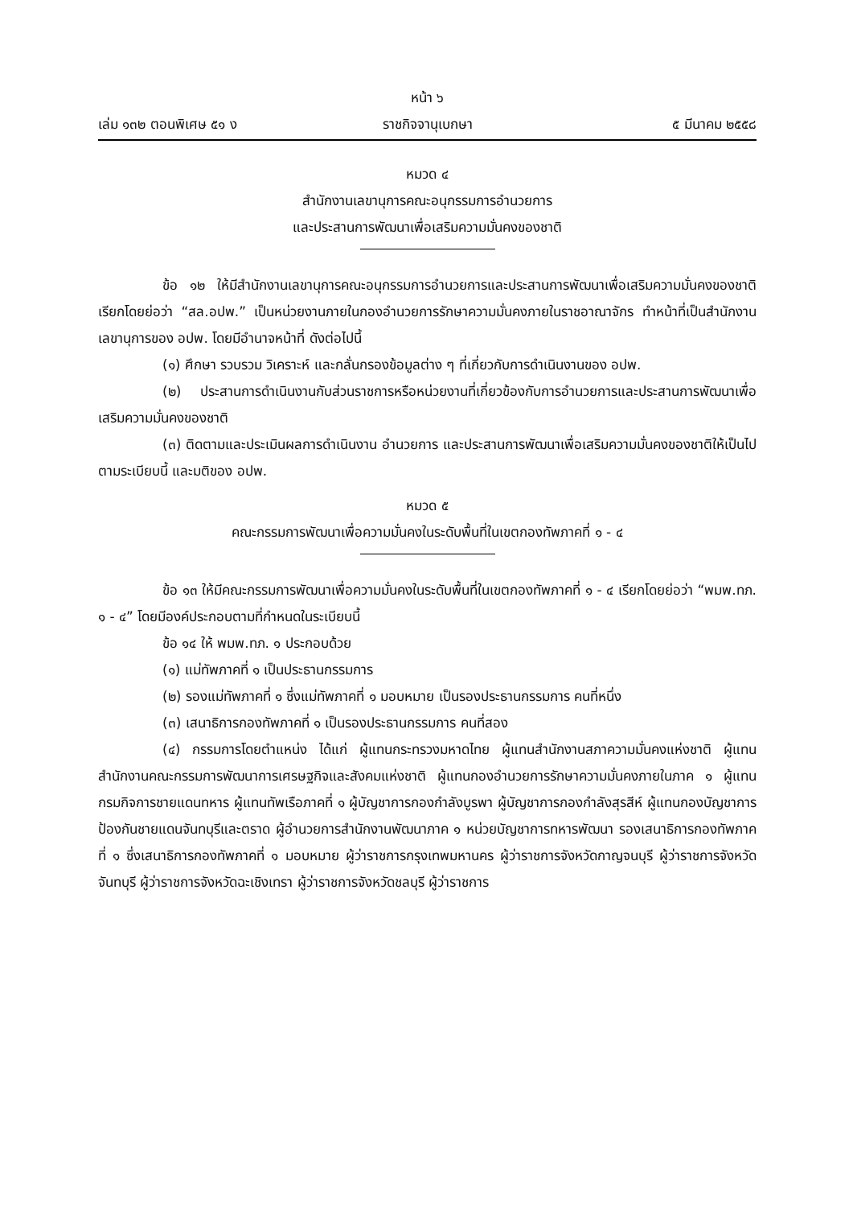หน้า ๖
เล่ม ๑๓๒ ตอนพิเศษ ๕๑ ง ราชกิจจานุเบกษา ๕ มีนาคม ๒๕๕๘
หมวด ๔
สำนักงานเลขานุการคณะอนุกรรมการอำนวยการ
และประสานการพัฒนาเพื่อเสริมความมั่นคงของชาติ
ข้อ ๑๒ ให้มีสำนักงานเลขานุการคณะอนุกรรมการอำนวยการและประสานการพัฒนาเพื่อเสริมความมั่นคงของชาติ เรียกโดยย่อว่า “สล.อปพ.” เป็นหน่วยงานภายในกองอำนวยการรักษาความมั่นคงภายในราชอาณาจักร ทำหน้าที่เป็นสำนักงานเลขานุการของ อปพ. โดยมีอำนาจหน้าที่ ดังต่อไปนี้
(๑) ศึกษา รวบรวม วิเคราะห์ และกลั่นกรองข้อมูลต่าง ๆ ที่เกี่ยวกับการดำเนินงานของ อปพ.
(๒) ประสานการดำเนินงานกับส่วนราชการหรือหน่วยงานที่เกี่ยวข้องกับการอำนวยการและประสานการพัฒนาเพื่อเสริมความมั่นคงของชาติ
(๓) ติดตามและประเมินผลการดำเนินงาน อำนวยการ และประสานการพัฒนาเพื่อเสริมความมั่นคงของชาติให้เป็นไปตามระเบียบนี้ และมติของ อปพ.
หมวด ๕
คณะกรรมการพัฒนาเพื่อความมั่นคงในระดับพื้นที่ในเขตกองทัพภาคที่ ๑ - ๔
ข้อ ๑๓ ให้มีคณะกรรมการพัฒนาเพื่อความมั่นคงในระดับพื้นที่ในเขตกองทัพภาคที่ ๑ - ๔ เรียกโดยย่อว่า “พมพ.ทภ. ๑ - ๔” โดยมีองค์ประกอบตามที่กำหนดในระเบียบนี้
ข้อ ๑๔ ให้ พมพ.ทภ. ๑ ประกอบด้วย
(๑) แม่ทัพภาคที่ ๑ เป็นประธานกรรมการ
(๒) รองแม่ทัพภาคที่ ๑ ซึ่งแม่ทัพภาคที่ ๑ มอบหมาย เป็นรองประธานกรรมการ คนที่หนึ่ง
(๓) เสนาธิการกองทัพภาคที่ ๑ เป็นรองประธานกรรมการ คนที่สอง
(๔) กรรมการโดยตำแหน่ง ได้แก่ ผู้แทนกระทรวงมหาดไทย ผู้แทนสำนักงานสภาความมั่นคงแห่งชาติ ผู้แทนสำนักงานคณะกรรมการพัฒนาการเศรษฐกิจและสังคมแห่งชาติ ผู้แทนกองอำนวยการรักษาความมั่นคงภายในภาค ๑ ผู้แทนกรมกิจการชายแดนทหาร ผู้แทนทัพเรือภาคที่ ๑ ผู้บัญชาการกองกำลังบูรพา ผู้บัญชาการกองกำลังสุรสีห์ ผู้แทนกองบัญชาการป้องกันชายแดนจันทบุรีและตราด ผู้อำนวยการสำนักงานพัฒนาภาค ๑ หน่วยบัญชาการทหารพัฒนา รองเสนาธิการกองทัพภาคที่ ๑ ซึ่งเสนาธิการกองทัพภาคที่ ๑ มอบหมาย ผู้ว่าราชการกรุงเทพมหานคร ผู้ว่าราชการจังหวัดกาญจนบุรี ผู้ว่าราชการจังหวัดจันทบุรี ผู้ว่าราชการจังหวัดฉะเชิงเทรา ผู้ว่าราชการจังหวัดชลบุรี ผู้ว่าราชการ